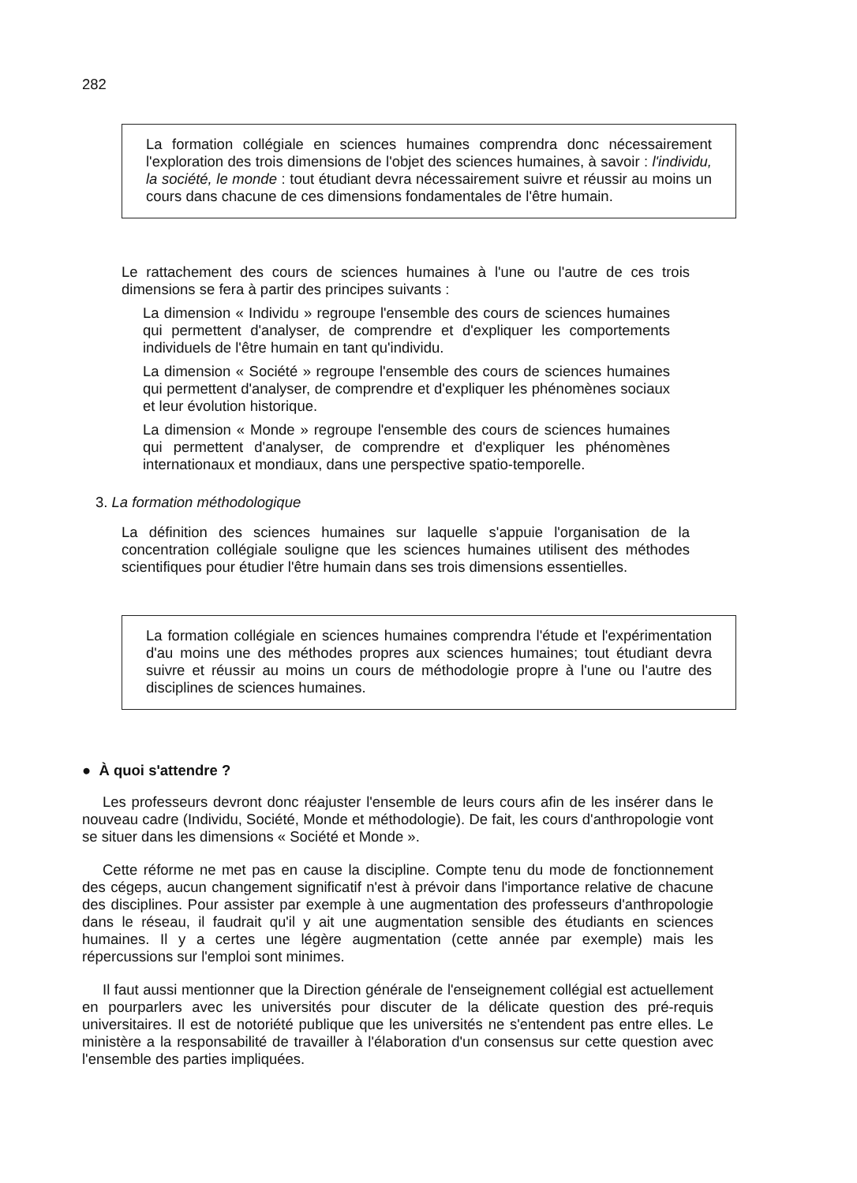282
La formation collégiale en sciences humaines comprendra donc nécessairement l'exploration des trois dimensions de l'objet des sciences humaines, à savoir : l'individu, la société, le monde : tout étudiant devra nécessairement suivre et réussir au moins un cours dans chacune de ces dimensions fondamentales de l'être humain.
Le rattachement des cours de sciences humaines à l'une ou l'autre de ces trois dimensions se fera à partir des principes suivants :
La dimension « Individu » regroupe l'ensemble des cours de sciences humaines qui permettent d'analyser, de comprendre et d'expliquer les comportements individuels de l'être humain en tant qu'individu.
La dimension « Société » regroupe l'ensemble des cours de sciences humaines qui permettent d'analyser, de comprendre et d'expliquer les phénomènes sociaux et leur évolution historique.
La dimension « Monde » regroupe l'ensemble des cours de sciences humaines qui permettent d'analyser, de comprendre et d'expliquer les phénomènes internationaux et mondiaux, dans une perspective spatio-temporelle.
3. La formation méthodologique
La définition des sciences humaines sur laquelle s'appuie l'organisation de la concentration collégiale souligne que les sciences humaines utilisent des méthodes scientifiques pour étudier l'être humain dans ses trois dimensions essentielles.
La formation collégiale en sciences humaines comprendra l'étude et l'expérimentation d'au moins une des méthodes propres aux sciences humaines; tout étudiant devra suivre et réussir au moins un cours de méthodologie propre à l'une ou l'autre des disciplines de sciences humaines.
● À quoi s'attendre ?
Les professeurs devront donc réajuster l'ensemble de leurs cours afin de les insérer dans le nouveau cadre (Individu, Société, Monde et méthodologie). De fait, les cours d'anthropologie vont se situer dans les dimensions « Société et Monde ».
Cette réforme ne met pas en cause la discipline. Compte tenu du mode de fonctionnement des cégeps, aucun changement significatif n'est à prévoir dans l'importance relative de chacune des disciplines. Pour assister par exemple à une augmentation des professeurs d'anthropologie dans le réseau, il faudrait qu'il y ait une augmentation sensible des étudiants en sciences humaines. Il y a certes une légère augmentation (cette année par exemple) mais les répercussions sur l'emploi sont minimes.
Il faut aussi mentionner que la Direction générale de l'enseignement collégial est actuellement en pourparlers avec les universités pour discuter de la délicate question des pré-requis universitaires. Il est de notoriété publique que les universités ne s'entendent pas entre elles. Le ministère a la responsabilité de travailler à l'élaboration d'un consensus sur cette question avec l'ensemble des parties impliquées.